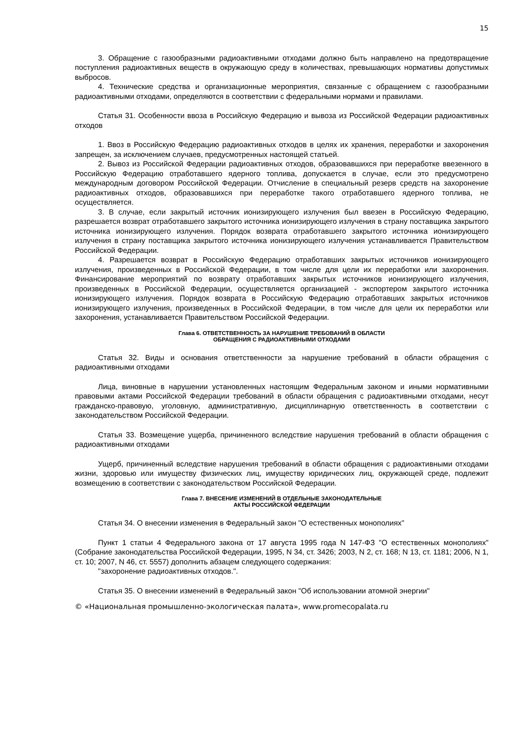15
3. Обращение с газообразными радиоактивными отходами должно быть направлено на предотвращение поступления радиоактивных веществ в окружающую среду в количествах, превышающих нормативы допустимых выбросов.
4. Технические средства и организационные мероприятия, связанные с обращением с газообразными радиоактивными отходами, определяются в соответствии с федеральными нормами и правилами.
Статья 31. Особенности ввоза в Российскую Федерацию и вывоза из Российской Федерации радиоактивных отходов
1. Ввоз в Российскую Федерацию радиоактивных отходов в целях их хранения, переработки и захоронения запрещен, за исключением случаев, предусмотренных настоящей статьей.
2. Вывоз из Российской Федерации радиоактивных отходов, образовавшихся при переработке ввезенного в Российскую Федерацию отработавшего ядерного топлива, допускается в случае, если это предусмотрено международным договором Российской Федерации. Отчисление в специальный резерв средств на захоронение радиоактивных отходов, образовавшихся при переработке такого отработавшего ядерного топлива, не осуществляется.
3. В случае, если закрытый источник ионизирующего излучения был ввезен в Российскую Федерацию, разрешается возврат отработавшего закрытого источника ионизирующего излучения в страну поставщика закрытого источника ионизирующего излучения. Порядок возврата отработавшего закрытого источника ионизирующего излучения в страну поставщика закрытого источника ионизирующего излучения устанавливается Правительством Российской Федерации.
4. Разрешается возврат в Российскую Федерацию отработавших закрытых источников ионизирующего излучения, произведенных в Российской Федерации, в том числе для цели их переработки или захоронения. Финансирование мероприятий по возврату отработавших закрытых источников ионизирующего излучения, произведенных в Российской Федерации, осуществляется организацией - экспортером закрытого источника ионизирующего излучения. Порядок возврата в Российскую Федерацию отработавших закрытых источников ионизирующего излучения, произведенных в Российской Федерации, в том числе для цели их переработки или захоронения, устанавливается Правительством Российской Федерации.
Глава 6. ОТВЕТСТВЕННОСТЬ ЗА НАРУШЕНИЕ ТРЕБОВАНИЙ В ОБЛАСТИ
ОБРАЩЕНИЯ С РАДИОАКТИВНЫМИ ОТХОДАМИ
Статья 32. Виды и основания ответственности за нарушение требований в области обращения с радиоактивными отходами
Лица, виновные в нарушении установленных настоящим Федеральным законом и иными нормативными правовыми актами Российской Федерации требований в области обращения с радиоактивными отходами, несут гражданско-правовую, уголовную, административную, дисциплинарную ответственность в соответствии с законодательством Российской Федерации.
Статья 33. Возмещение ущерба, причиненного вследствие нарушения требований в области обращения с радиоактивными отходами
Ущерб, причиненный вследствие нарушения требований в области обращения с радиоактивными отходами жизни, здоровью или имуществу физических лиц, имуществу юридических лиц, окружающей среде, подлежит возмещению в соответствии с законодательством Российской Федерации.
Глава 7. ВНЕСЕНИЕ ИЗМЕНЕНИЙ В ОТДЕЛЬНЫЕ ЗАКОНОДАТЕЛЬНЫЕ
АКТЫ РОССИЙСКОЙ ФЕДЕРАЦИИ
Статья 34. О внесении изменения в Федеральный закон "О естественных монополиях"
Пункт 1 статьи 4 Федерального закона от 17 августа 1995 года N 147-ФЗ "О естественных монополиях" (Собрание законодательства Российской Федерации, 1995, N 34, ст. 3426; 2003, N 2, ст. 168; N 13, ст. 1181; 2006, N 1, ст. 10; 2007, N 46, ст. 5557) дополнить абзацем следующего содержания:
"захоронение радиоактивных отходов.".
Статья 35. О внесении изменений в Федеральный закон "Об использовании атомной энергии"
© «Национальная промышленно-экологическая палата», www.promecopalata.ru